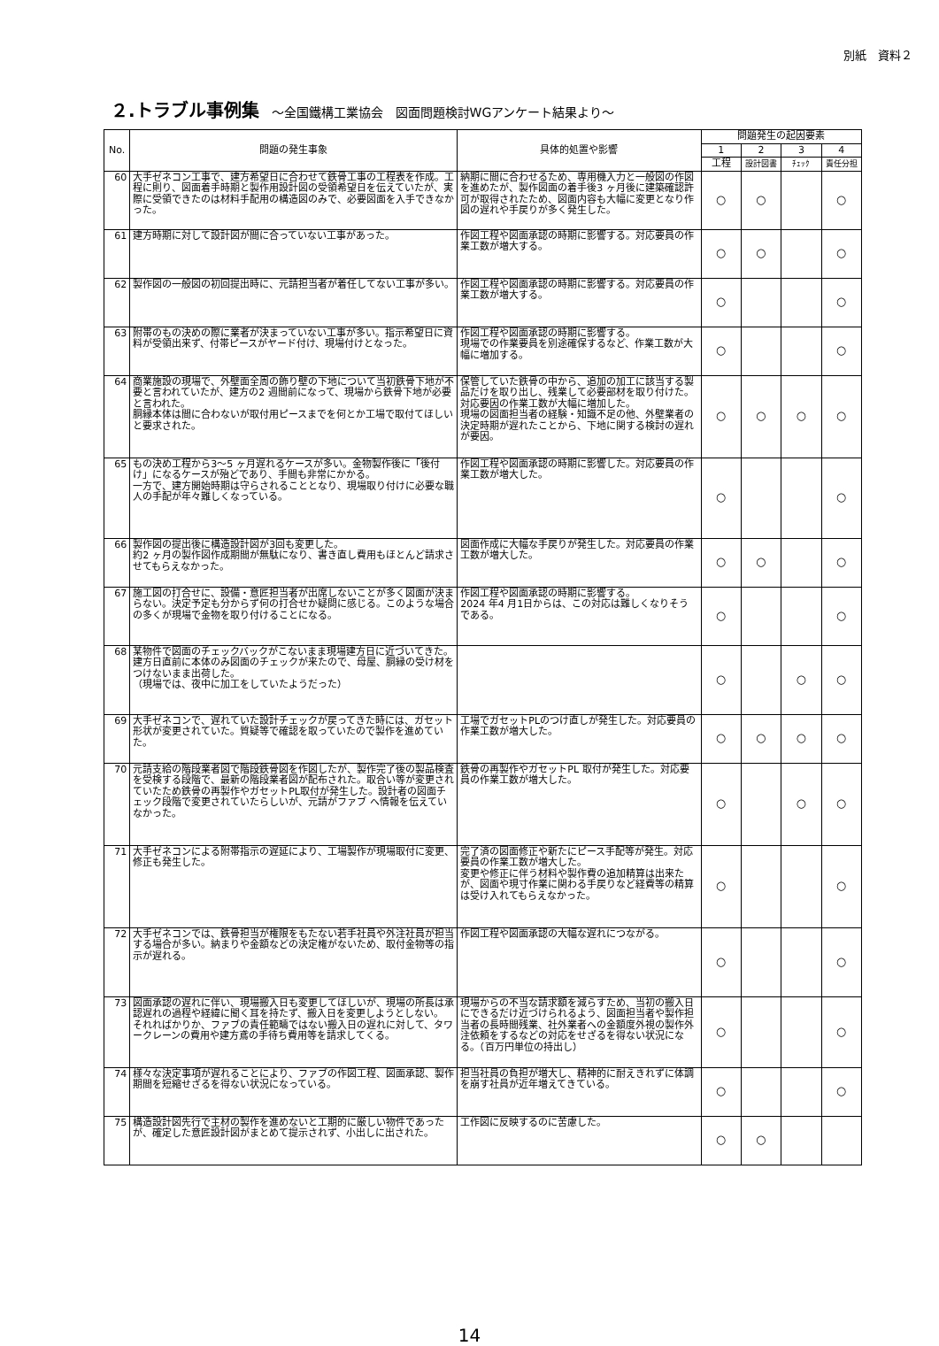別紙　資料２
２.トラブル事例集 ～全国鐵構工業協会　図面問題検討WGアンケート結果より～
| No. | 問題の発生事象 | 具体的処置や影響 | 問題発生の起因要素 | | | |
| --- | --- | --- | --- | --- | --- | --- |
| | | | 1 | 2 | 3 | 4 |
| | | | 工程 | 設計図書 | ﾁｪｯｸ | 責任分担 |
| 60 | 大手ゼネコン工事で、建方希望日に合わせて鉄骨工事の工程表を作成。工程に則り、図面着手時期と製作用設計図の受領希望日を伝えていたが、実際に受領できたのは材料手配用の構造図のみで、必要図面を入手できなかった。 | 納期に間に合わせるため、専用機入力と一般図の作図を進めたが、製作図面の着手後3 ヶ月後に建築確認許可が取得されたため、図面内容も大幅に変更となり作図の遅れや手戻りが多く発生した。 | ○ | ○ | | ○ |
| 61 | 建方時期に対して設計図が間に合っていない工事があった。 | 作図工程や図面承認の時期に影響する。対応要員の作業工数が増大する。 | ○ | ○ | | ○ |
| 62 | 製作図の一般図の初回提出時に、元請担当者が着任してない工事が多い。 | 作図工程や図面承認の時期に影響する。対応要員の作業工数が増大する。 | ○ | | | ○ |
| 63 | 附帯のもの決めの際に業者が決まっていない工事が多い。指示希望日に資料が受領出来ず、付帯ピースがヤード付け、現場付けとなった。 | 作図工程や図面承認の時期に影響する。 現場での作業要員を別途確保するなど、作業工数が大幅に増加する。 | ○ | | | ○ |
| 64 | 商業施設の現場で、外壁面全周の飾り壁の下地について当初鉄骨下地が不要と言われていたが、建方の2 週間前になって、現場から鉄骨下地が必要と言われた。 胴縁本体は間に合わないが取付用ピースまでを何とか工場で取付てほしいと要求された。 | 保管していた鉄骨の中から、追加の加工に該当する製品だけを取り出し、残業して必要部材を取り付けた。対応要因の作業工数が大幅に増加した。 現場の図面担当者の経験・知識不足の他、外壁業者の決定時期が遅れたことから、下地に関する検討の遅れが要因。 | ○ | ○ | ○ | ○ |
| 65 | もの決め工程から3～5 ヶ月遅れるケースが多い。金物製作後に「後付け」になるケースが殆どであり、手間も非常にかかる。 一方で、建方開始時期は守らされることとなり、現場取り付けに必要な職人の手配が年々難しくなっている。 | 作図工程や図面承認の時期に影響した。対応要員の作業工数が増大した。 | ○ | | | ○ |
| 66 | 製作図の提出後に構造設計図が3回も変更した。 約2 ヶ月の製作図作成期間が無駄になり、書き直し費用もほとんど請求させてもらえなかった。 | 図面作成に大幅な手戻りが発生した。対応要員の作業工数が増大した。 | ○ | ○ | | ○ |
| 67 | 施工図の打合せに、設備・意匠担当者が出席しないことが多く図面が決まらない。決定予定も分からず何の打合せか疑問に感じる。このような場合の多くが現場で金物を取り付けることになる。 | 作図工程や図面承認の時期に影響する。 2024 年4 月1日からは、この対応は難しくなりそうである。 | ○ | | | ○ |
| 68 | 某物件で図面のチェックバックがこないまま現場建方日に近づいてきた。建方日直前に本体のみ図面のチェックが来たので、母屋、胴縁の受け材をつけないまま出荷した。 （現場では、夜中に加工をしていたようだった） | | ○ | | ○ | ○ |
| 69 | 大手ゼネコンで、遅れていた設計チェックが戻ってきた時には、ガセット形状が変更されていた。質疑等で確認を取っていたので製作を進めていた。 | 工場でガセットPLのつけ直しが発生した。対応要員の作業工数が増大した。 | ○ | ○ | ○ | ○ |
| 70 | 元請支給の階段業者図で階段鉄骨図を作図したが、製作完了後の製品検査を受検する段階で、最新の階段業者図が配布された。取合い等が変更されていたため鉄骨の再製作やガセットPL取付が発生した。設計者の図面チェック段階で変更されていたらしいが、元請がファブ へ情報を伝えていなかった。 | 鉄骨の再製作やガセットPL 取付が発生した。対応要員の作業工数が増大した。 | ○ | | ○ | ○ |
| 71 | 大手ゼネコンによる附帯指示の遅延により、工場製作が現場取付に変更、修正も発生した。 | 完了済の図面修正や新たにピース手配等が発生。対応要員の作業工数が増大した。 変更や修正に伴う材料や製作費の追加精算は出来たが、図面や現寸作業に関わる手戻りなど経費等の精算は受け入れてもらえなかった。 | ○ | | | ○ |
| 72 | 大手ゼネコンでは、鉄骨担当が権限をもたない若手社員や外注社員が担当する場合が多い。納まりや金額などの決定権がないため、取付金物等の指示が遅れる。 | 作図工程や図面承認の大幅な遅れにつながる。 | ○ | | | ○ |
| 73 | 図面承認の遅れに伴い、現場搬入日も変更してほしいが、現場の所長は承認遅れの過程や経緯に聞く耳を持たず、搬入日を変更しようとしない。 それればかりか、ファブの責任範疇ではない搬入日の遅れに対して、タワークレーンの費用や建方鳶の手待ち費用等を請求してくる。 | 現場からの不当な請求額を減らすため、当初の搬入日にできるだけ近づけられるよう、図面担当者や製作担当者の長時間残業、社外業者への金額度外視の製作外注依頼をするなどの対応をせざるを得ない状況になる。（百万円単位の持出し） | ○ | | | ○ |
| 74 | 様々な決定事項が遅れることにより、ファブの作図工程、図面承認、製作期間を短縮せざるを得ない状況になっている。 | 担当社員の負担が増大し、精神的に耐えきれずに体調を崩す社員が近年増えてきている。 | ○ | | | ○ |
| 75 | 構造設計図先行で主材の製作を進めないと工期的に厳しい物件であったが、確定した意匠設計図がまとめて提示されず、小出しに出された。 | 工作図に反映するのに苦慮した。 | ○ | ○ | | |
14